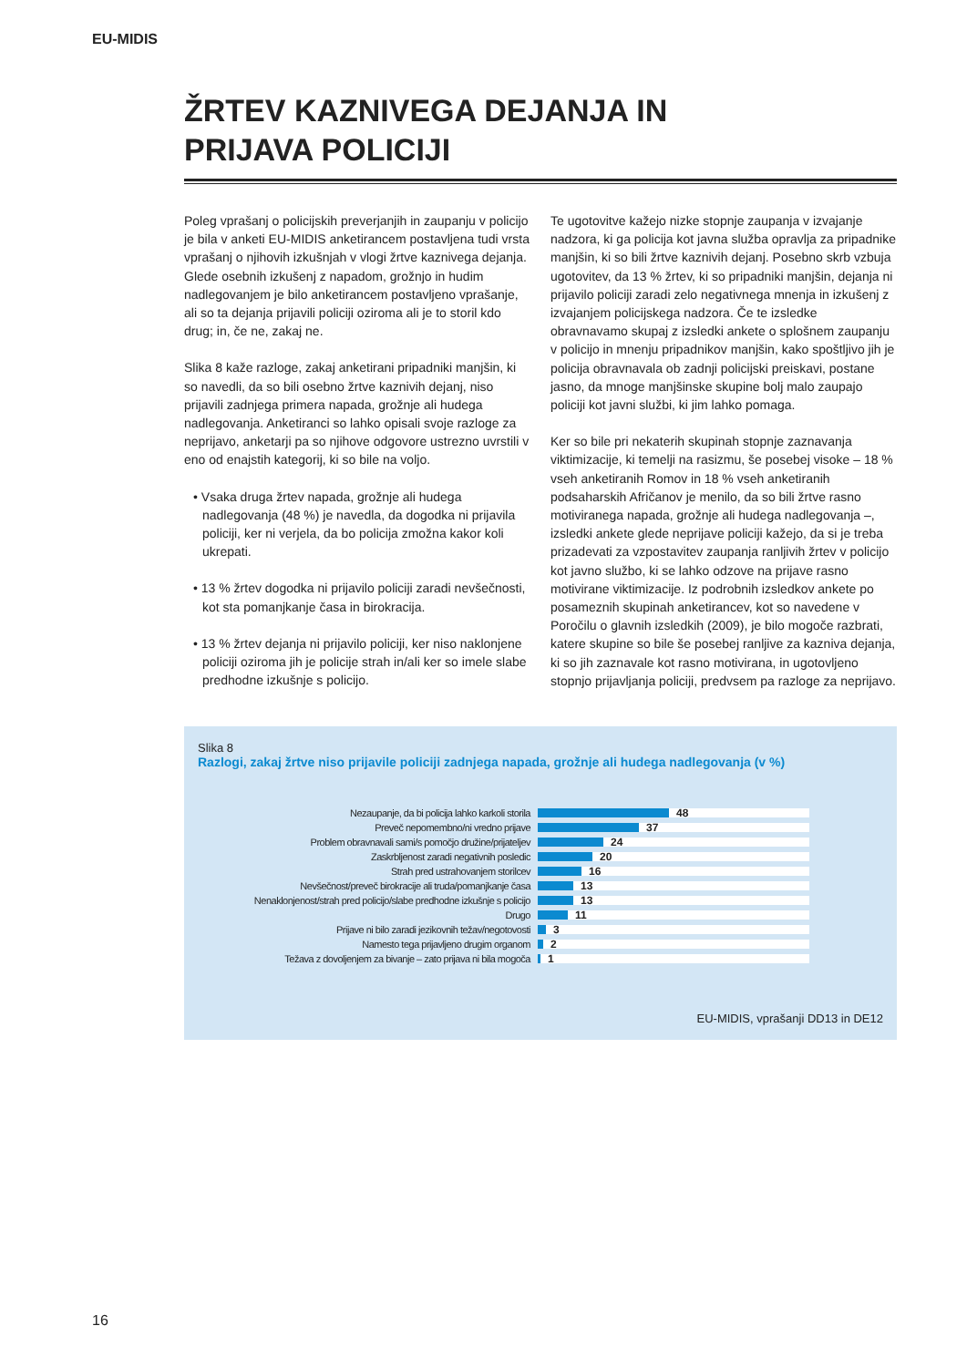EU-MIDIS
ŽRTEV KAZNIVEGA DEJANJA IN
PRIJAVA POLICIJI
Poleg vprašanj o policijskih preverjanjih in zaupanju v policijo je bila v anketi EU-MIDIS anketirancem postavljena tudi vrsta vprašanj o njihovih izkušnjah v vlogi žrtve kaznivega dejanja. Glede osebnih izkušenj z napadom, grožnjo in hudim nadlegovanjem je bilo anketirancem postavljeno vprašanje, ali so ta dejanja prijavili policiji oziroma ali je to storil kdo drug; in, če ne, zakaj ne.
Slika 8 kaže razloge, zakaj anketirani pripadniki manjšin, ki so navedli, da so bili osebno žrtve kaznivih dejanj, niso prijavili zadnjega primera napada, grožnje ali hudega nadlegovanja. Anketiranci so lahko opisali svoje razloge za neprijavo, anketarji pa so njihove odgovore ustrezno uvrstili v eno od enajstih kategorij, ki so bile na voljo.
• Vsaka druga žrtev napada, grožnje ali hudega nadlegovanja (48 %) je navedla, da dogodka ni prijavila policiji, ker ni verjela, da bo policija zmožna kakor koli ukrepati.
• 13 % žrtev dogodka ni prijavilo policiji zaradi nevšečnosti, kot sta pomanjkanje časa in birokracija.
• 13 % žrtev dejanja ni prijavilo policiji, ker niso naklonjene policiji oziroma jih je policije strah in/ali ker so imele slabe predhodne izkušnje s policijo.
Te ugotovitve kažejo nizke stopnje zaupanja v izvajanje nadzora, ki ga policija kot javna služba opravlja za pripadnike manjšin, ki so bili žrtve kaznivih dejanj. Posebno skrb vzbuja ugotovitev, da 13 % žrtev, ki so pripadniki manjšin, dejanja ni prijavilo policiji zaradi zelo negativnega mnenja in izkušenj z izvajanjem policijskega nadzora. Če te izsledke obravnavamo skupaj z izsledki ankete o splošnem zaupanju v policijo in mnenju pripadnikov manjšin, kako spoštljivo jih je policija obravnavala ob zadnji policijski preiskavi, postane jasno, da mnoge manjšinske skupine bolj malo zaupajo policiji kot javni službi, ki jim lahko pomaga.
Ker so bile pri nekaterih skupinah stopnje zaznavanja viktimizacije, ki temelji na rasizmu, še posebej visoke – 18 % vseh anketiranih Romov in 18 % vseh anketiranih podsaharskih Afričanov je menilo, da so bili žrtve rasno motiviranega napada, grožnje ali hudega nadlegovanja –, izsledki ankete glede neprijave policiji kažejo, da si je treba prizadevati za vzpostavitev zaupanja ranljivih žrtev v policijo kot javno službo, ki se lahko odzove na prijave rasno motivirane viktimizacije. Iz podrobnih izsledkov ankete po posameznih skupinah anketirancev, kot so navedene v Poročilu o glavnih izsledkih (2009), je bilo mogoče razbrati, katere skupine so bile še posebej ranljive za kazniva dejanja, ki so jih zaznavale kot rasno motivirana, in ugotovljeno stopnjo prijavljanja policiji, predvsem pa razloge za neprijavo.
Slika 8
Razlogi, zakaj žrtve niso prijavile policiji zadnjega napada, grožnje ali hudega nadlegovanja (v %)
Nezaupanje, da bi policija lahko karkoli storila
48
Preveč nepomembno/ni vredno prijave
37
Problem obravnavali sami/s pomočjo družine/prijateljev
24
Zaskrbljenost zaradi negativnih posledic
20
Strah pred ustrahovanjem storilcev
16
Nevšečnost/preveč birokracije ali truda/pomanjkanje časa
13
Nenaklonjenost/strah pred policijo/slabe predhodne izkušnje s policijo
13
Drugo
11
Prijave ni bilo zaradi jezikovnih težav/negotovosti
3
Namesto tega prijavljeno drugim organom
2
Težava z dovoljenjem za bivanje – zato prijava ni bila mogoča
1
EU-MIDIS, vprašanji DD13 in DE12
16